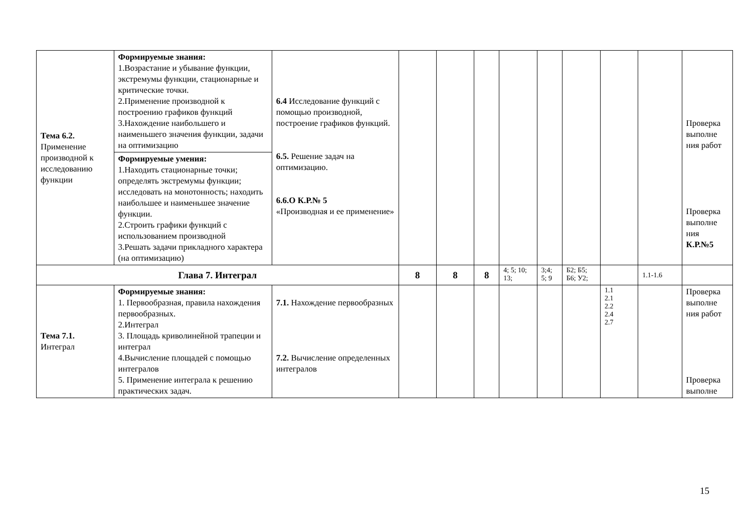| Тема 6.2. Применение производной к исследованию функции | Формируемые знания: 1.Возрастание и убывание функции, экстремумы функции, стационарные и критические точки. 2.Применение производной к построению графиков функций 3.Нахождение наибольшего и наименьшего значения функции, задачи на оптимизацию | 6.4 Исследование функций с помощью производной, построение графиков функций. 6.5. Решение задач на оптимизацию. 6.6.О К.Р.№ 5 «Производная и ее применение» | | | | | | | | | Проверка выполне ния работ Проверка выполне ния К.Р.№5 |
| | Формируемые умения: 1.Находить стационарные точки; определять экстремумы функции; исследовать на монотонность; находить наибольшее и наименьшее значение функции. 2.Строить графики функций с использованием производной 3.Решать задачи прикладного характера (на оптимизацию) | | | | | | | | | | |
| Глава 7. Интеграл | | | 8 | 8 | 8 | 4; 5; 10; 13; | 3;4; 5; 9 | Б2; Б5; Б6; У2; | | 1.1-1.6 | |
| Тема 7.1. Интеграл | Формируемые знания: 1. Первообразная, правила нахождения первообразных. 2.Интеграл 3. Площадь криволинейной трапеции и интеграл 4.Вычисление площадей с помощью интегралов 5. Применение интеграла к решению практических задач. | 7.1. Нахождение первообразных 7.2. Вычисление определенных интегралов | | | | | | | 1.1 2.1 2.2 2.4 2.7 | | Проверка выполне ния работ Проверка выполне |
15